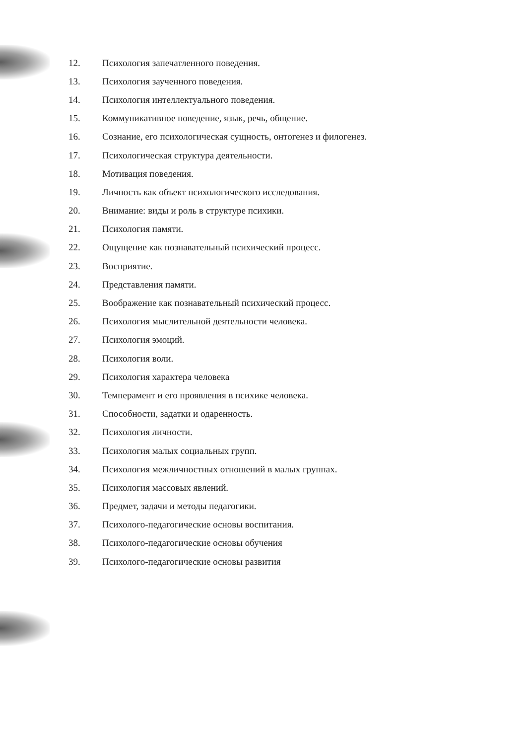12. Психология запечатленного поведения.
13. Психология заученного поведения.
14. Психология интеллектуального поведения.
15. Коммуникативное поведение, язык, речь, общение.
16. Сознание, его психологическая сущность, онтогенез и филогенез.
17. Психологическая структура деятельности.
18. Мотивация поведения.
19. Личность как объект психологического исследования.
20. Внимание: виды и роль в структуре психики.
21. Психология памяти.
22. Ощущение как познавательный психический процесс.
23. Восприятие.
24. Представления памяти.
25. Воображение как познавательный психический процесс.
26. Психология мыслительной деятельности человека.
27. Психология эмоций.
28. Психология воли.
29. Психология характера человека
30. Темперамент и его проявления в психике человека.
31. Способности, задатки и одаренность.
32. Психология личности.
33. Психология малых социальных групп.
34. Психология межличностных отношений в малых группах.
35. Психология массовых явлений.
36. Предмет, задачи и методы педагогики.
37. Психолого-педагогические основы воспитания.
38. Психолого-педагогические основы обучения
39. Психолого-педагогические основы развития